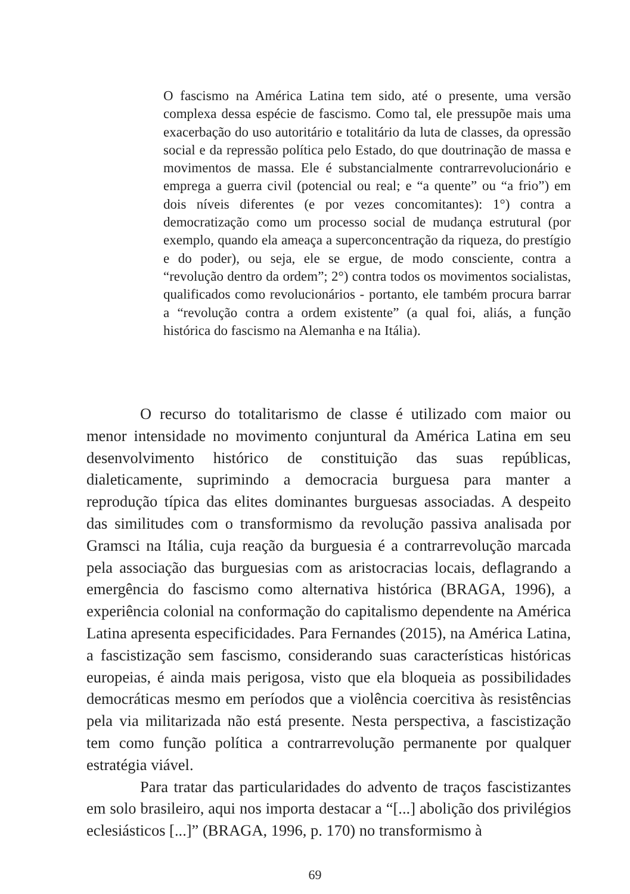O fascismo na América Latina tem sido, até o presente, uma versão complexa dessa espécie de fascismo. Como tal, ele pressupõe mais uma exacerbação do uso autoritário e totalitário da luta de classes, da opressão social e da repressão política pelo Estado, do que doutrinação de massa e movimentos de massa. Ele é substancialmente contrarrevolucionário e emprega a guerra civil (potencial ou real; e “a quente” ou “a frio”) em dois níveis diferentes (e por vezes concomitantes): 1°) contra a democratização como um processo social de mudança estrutural (por exemplo, quando ela ameaça a superconcentração da riqueza, do prestígio e do poder), ou seja, ele se ergue, de modo consciente, contra a “revolução dentro da ordem”; 2°) contra todos os movimentos socialistas, qualificados como revolucionários - portanto, ele também procura barrar a “revolução contra a ordem existente” (a qual foi, aliás, a função histórica do fascismo na Alemanha e na Itália).
O recurso do totalitarismo de classe é utilizado com maior ou menor intensidade no movimento conjuntural da América Latina em seu desenvolvimento histórico de constituição das suas repúblicas, dialeticamente, suprimindo a democracia burguesa para manter a reprodução típica das elites dominantes burguesas associadas. A despeito das similitudes com o transformismo da revolução passiva analisada por Gramsci na Itália, cuja reação da burguesia é a contrarrevolução marcada pela associação das burguesias com as aristocracias locais, deflagrando a emergência do fascismo como alternativa histórica (BRAGA, 1996), a experiência colonial na conformação do capitalismo dependente na América Latina apresenta especificidades. Para Fernandes (2015), na América Latina, a fascistização sem fascismo, considerando suas características históricas europeias, é ainda mais perigosa, visto que ela bloqueia as possibilidades democráticas mesmo em períodos que a violência coercitiva às resistências pela via militarizada não está presente. Nesta perspectiva, a fascistização tem como função política a contrarrevolução permanente por qualquer estratégia viável.
Para tratar das particularidades do advento de traços fascistizantes em solo brasileiro, aqui nos importa destacar a “[...] abolição dos privilégios eclesiásticos [...]” (BRAGA, 1996, p. 170) no transformismo à
69